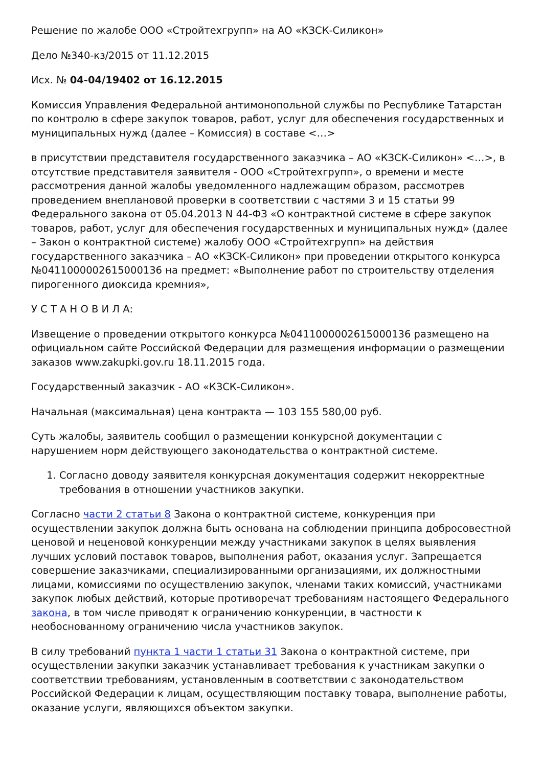Решение по жалобе ООО «Стройтехгрупп» на АО «КЗСК-Силикон»
Дело №340-кз/2015 от 11.12.2015
Исх. № 04-04/19402 от 16.12.2015
Комиссия Управления Федеральной антимонопольной службы по Республике Татарстан по контролю в сфере закупок товаров, работ, услуг для обеспечения государственных и муниципальных нужд (далее – Комиссия) в составе <…>
в присутствии представителя государственного заказчика – АО «КЗСК-Силикон» <…>, в отсутствие представителя заявителя - ООО «Стройтехгрупп», о времени и месте рассмотрения данной жалобы уведомленного надлежащим образом, рассмотрев проведением внеплановой проверки в соответствии с частями 3 и 15 статьи 99 Федерального закона от 05.04.2013 N 44-ФЗ «О контрактной системе в сфере закупок товаров, работ, услуг для обеспечения государственных и муниципальных нужд» (далее – Закон о контрактной системе) жалобу ООО «Стройтехгрупп» на действия государственного заказчика – АО «КЗСК-Силикон» при проведении открытого конкурса №0411000002615000136 на предмет: «Выполнение работ по строительству отделения пирогенного диоксида кремния»,
У С Т А Н О В И Л А:
Извещение о проведении открытого конкурса №0411000002615000136 размещено на официальном сайте Российской Федерации для размещения информации о размещении заказов www.zakupki.gov.ru 18.11.2015 года.
Государственный заказчик - АО «КЗСК-Силикон».
Начальная (максимальная) цена контракта — 103 155 580,00 руб.
Суть жалобы, заявитель сообщил о размещении конкурсной документации с нарушением норм действующего законодательства о контрактной системе.
1. Согласно доводу заявителя конкурсная документация содержит некорректные требования в отношении участников закупки.
Согласно части 2 статьи 8 Закона о контрактной системе, конкуренция при осуществлении закупок должна быть основана на соблюдении принципа добросовестной ценовой и неценовой конкуренции между участниками закупок в целях выявления лучших условий поставок товаров, выполнения работ, оказания услуг. Запрещается совершение заказчиками, специализированными организациями, их должностными лицами, комиссиями по осуществлению закупок, членами таких комиссий, участниками закупок любых действий, которые противоречат требованиям настоящего Федерального закона, в том числе приводят к ограничению конкуренции, в частности к необоснованному ограничению числа участников закупок.
В силу требований пункта 1 части 1 статьи 31 Закона о контрактной системе, при осуществлении закупки заказчик устанавливает требования к участникам закупки о соответствии требованиям, установленным в соответствии с законодательством Российской Федерации к лицам, осуществляющим поставку товара, выполнение работы, оказание услуги, являющихся объектом закупки.